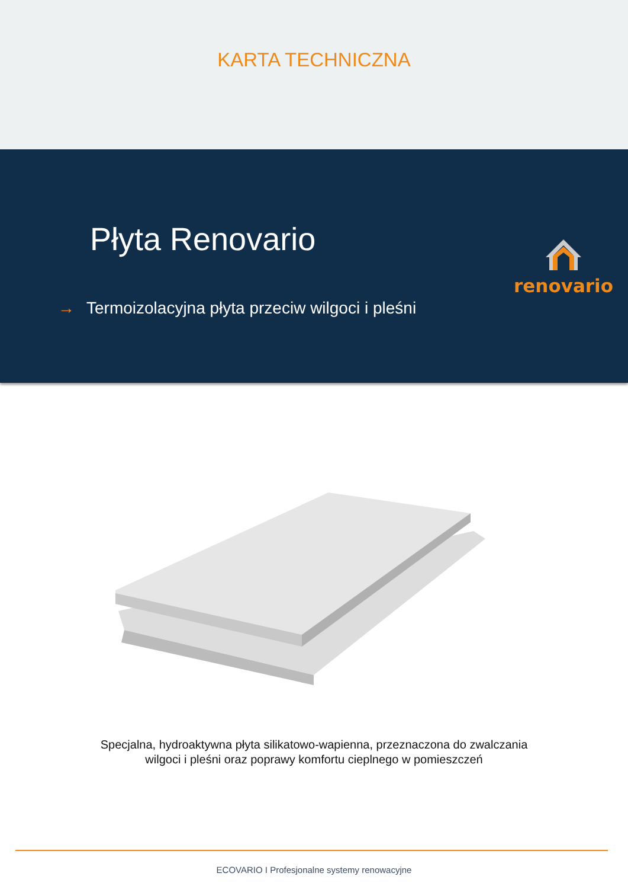KARTA TECHNICZNA
Płyta Renovario
→ Termoizolacyjna płyta przeciw wilgoci i pleśni
renovario
Specjalna, hydroaktywna płyta silikatowo-wapienna, przeznaczona do zwalczania
wilgoci i pleśni oraz poprawy komfortu cieplnego w pomieszczeń
ECOVARIO I Profesjonalne systemy renowacyjne